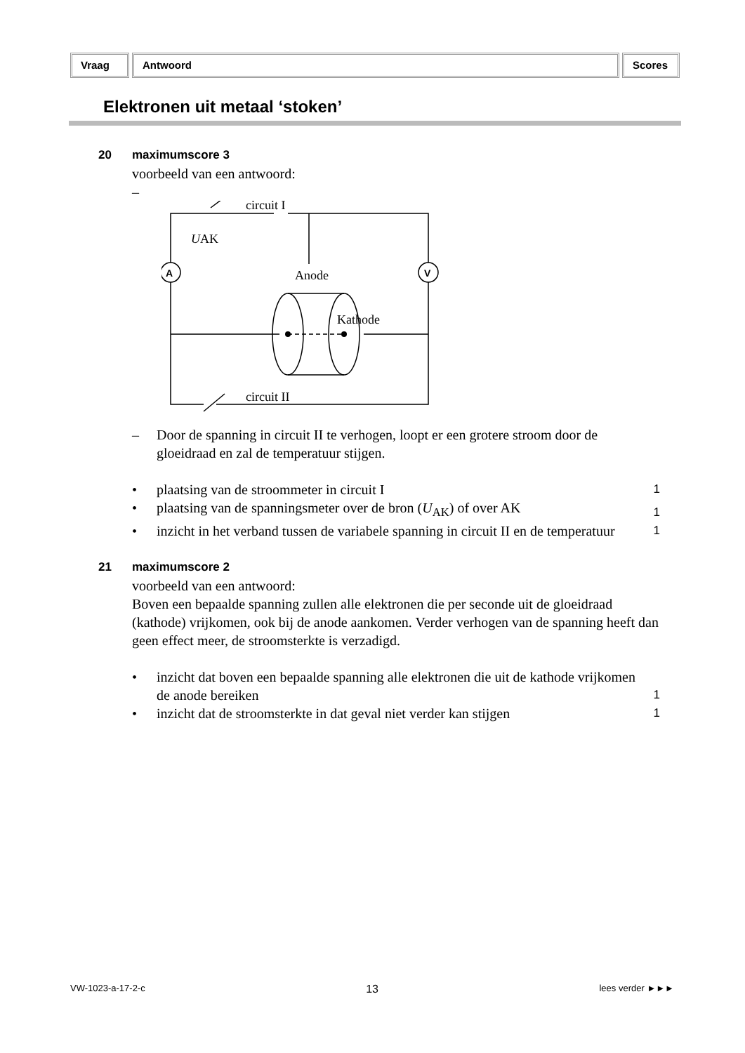Vraag Antwoord Scores
Elektronen uit metaal ‘stoken’
20 maximumscore 3
voorbeeld van een antwoord:
–
circuit I
UAK
Anode
Kathode
circuit II
A
V
– Door de spanning in circuit II te verhogen, loopt er een grotere stroom door de gloeidraad en zal de temperatuur stijgen.
• plaatsing van de stroommeter in circuit I 1
• plaatsing van de spanningsmeter over de bron (U<sub>AK</sub>) of over AK 1
• inzicht in het verband tussen de variabele spanning in circuit II en de temperatuur 1
21 maximumscore 2
voorbeeld van een antwoord:
Boven een bepaalde spanning zullen alle elektronen die per seconde uit de gloeidraad (kathode) vrijkomen, ook bij de anode aankomen. Verder verhogen van de spanning heeft dan geen effect meer, de stroomsterkte is verzadigd.
• inzicht dat boven een bepaalde spanning alle elektronen die uit de kathode vrijkomen de anode bereiken 1
• inzicht dat de stroomsterkte in dat geval niet verder kan stijgen 1
VW-1023-a-17-2-c 13 lees verder ►►►